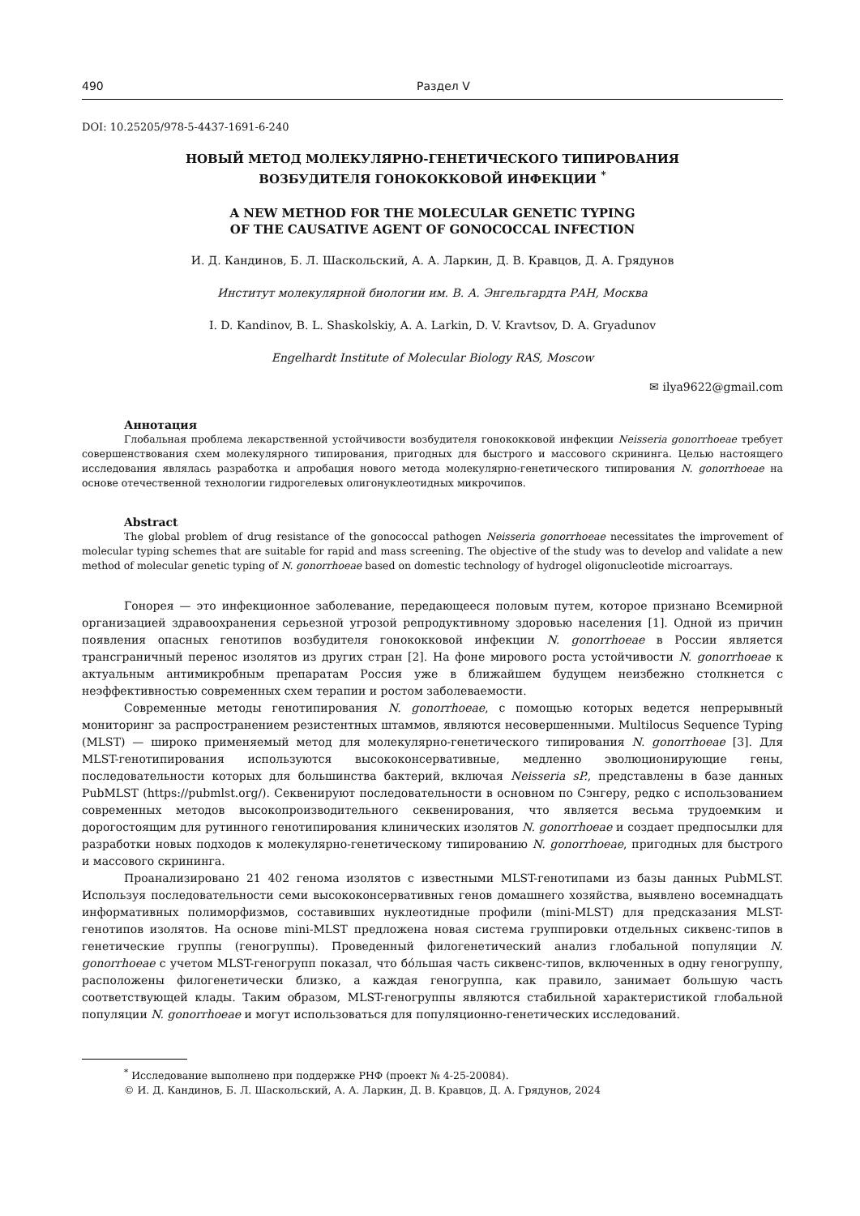490 Раздел V
DOI: 10.25205/978-5-4437-1691-6-240
НОВЫЙ МЕТОД МОЛЕКУЛЯРНО-ГЕНЕТИЧЕСКОГО ТИПИРОВАНИЯ
ВОЗБУДИТЕЛЯ ГОНОКОККОВОЙ ИНФЕКЦИИ <sup>*</sup>
A NEW METHOD FOR THE MOLECULAR GENETIC TYPING
OF THE CAUSATIVE AGENT OF GONOCOCCAL INFECTION
И. Д. Кандинов, Б. Л. Шаскольский, А. А. Ларкин, Д. В. Кравцов, Д. А. Грядунов
Институт молекулярной биологии им. В. А. Энгельгардта РАН, Москва
I. D. Kandinov, B. L. Shaskolskiy, A. A. Larkin, D. V. Kravtsov, D. A. Gryadunov
Engelhardt Institute of Molecular Biology RAS, Moscow
✉ ilya9622@gmail.com
Аннотация
Глобальная проблема лекарственной устойчивости возбудителя гонококковой инфекции Neisseria gonorrhoeae требует совершенствования схем молекулярного типирования, пригодных для быстрого и массового скрининга. Целью настоящего исследования являлась разработка и апробация нового метода молекулярно-генетического типирования N. gonorrhoeae на основе отечественной технологии гидрогелевых олигонуклеотидных микрочипов.
Abstract
The global problem of drug resistance of the gonococcal pathogen Neisseria gonorrhoeae necessitates the improvement of molecular typing schemes that are suitable for rapid and mass screening. The objective of the study was to develop and validate a new method of molecular genetic typing of N. gonorrhoeae based on domestic technology of hydrogel oligonucleotide microarrays.
Гонорея — это инфекционное заболевание, передающееся половым путем, которое признано Всемирной организацией здравоохранения серьезной угрозой репродуктивному здоровью населения [1]. Одной из причин появления опасных генотипов возбудителя гонококковой инфекции N. gonorrhoeae в России является трансграничный перенос изолятов из других стран [2]. На фоне мирового роста устойчивости N. gonorrhoeae к актуальным антимикробным препаратам Россия уже в ближайшем будущем неизбежно столкнется с неэффективностью современных схем терапии и ростом заболеваемости.
Современные методы генотипирования N. gonorrhoeae, с помощью которых ведется непрерывный мониторинг за распространением резистентных штаммов, являются несовершенными. Multilocus Sequence Typing (MLST) — широко применяемый метод для молекулярно-генетического типирования N. gonorrhoeae [3]. Для MLST-генотипирования используются высококонсервативные, медленно эволюционирующие гены, последовательности которых для большинства бактерий, включая Neisseria sP., представлены в базе данных PubMLST (https://pubmlst.org/). Секвенируют последовательности в основном по Сэнгеру, редко с использованием современных методов высокопроизводительного секвенирования, что является весьма трудоемким и дорогостоящим для рутинного генотипирования клинических изолятов N. gonorrhoeae и создает предпосылки для разработки новых подходов к молекулярно-генетическому типированию N. gonorrhoeae, пригодных для быстрого и массового скрининга.
Проанализировано 21 402 генома изолятов с известными MLST-генотипами из базы данных PubMLST. Используя последовательности семи высококонсервативных генов домашнего хозяйства, выявлено восемнадцать информативных полиморфизмов, составивших нуклеотидные профили (mini-MLST) для предсказания MLST-генотипов изолятов. На основе mini-MLST предложена новая система группировки отдельных сиквенс-типов в генетические группы (геногруппы). Проведенный филогенетический анализ глобальной популяции N. gonorrhoeae с учетом MLST-геногрупп показал, что бóльшая часть сиквенс-типов, включенных в одну геногруппу, расположены филогенетически близко, а каждая геногруппа, как правило, занимает большую часть соответствующей клады. Таким образом, MLST-геногруппы являются стабильной характеристикой глобальной популяции N. gonorrhoeae и могут использоваться для популяционно-генетических исследований.
<sup>*</sup> Исследование выполнено при поддержке РНФ (проект № 4-25-20084).
© И. Д. Кандинов, Б. Л. Шаскольский, А. А. Ларкин, Д. В. Кравцов, Д. А. Грядунов, 2024